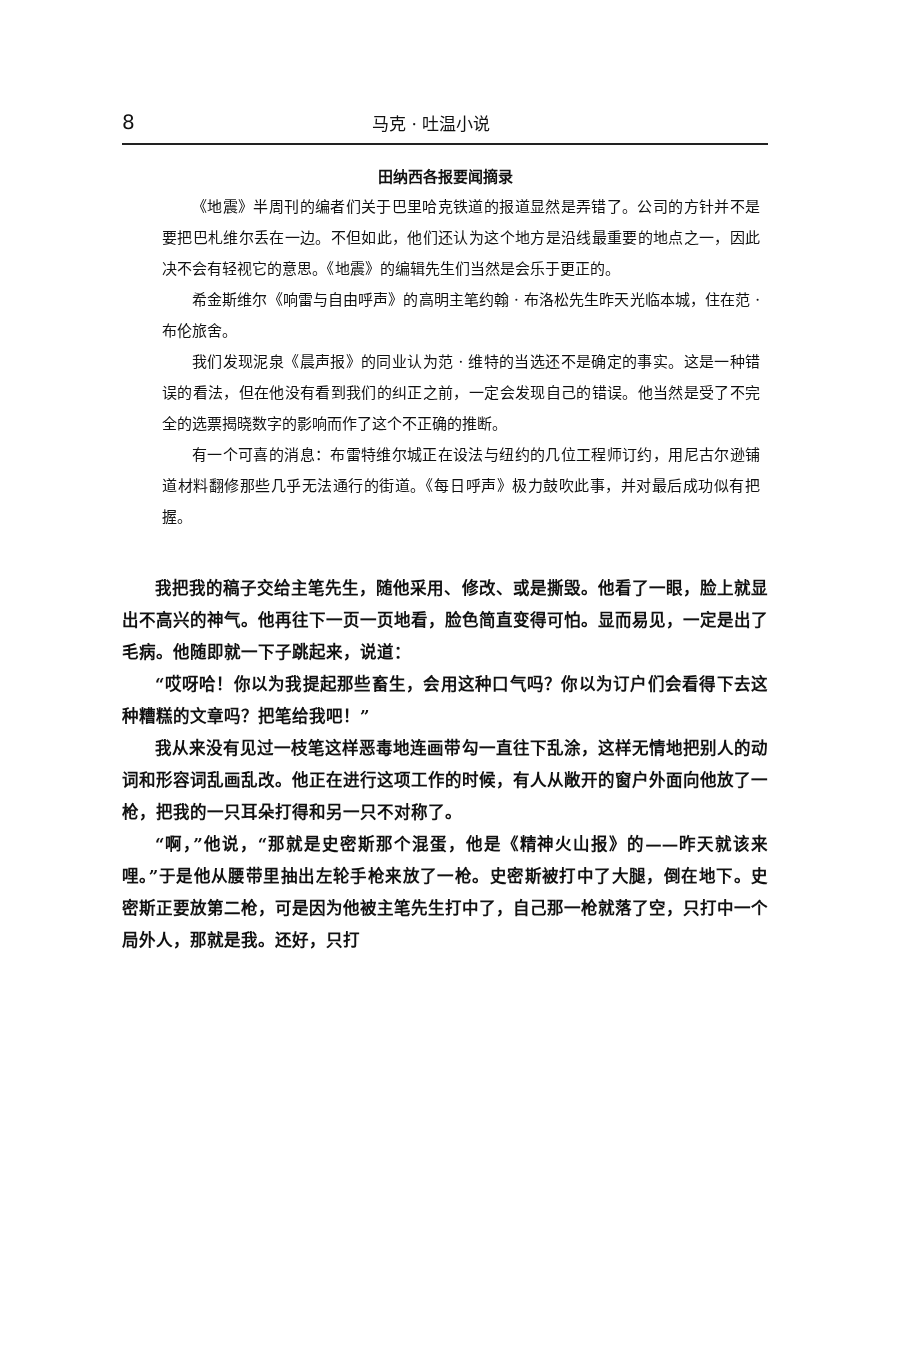8 马克 · 吐温小说
田纳西各报要闻摘录
《地震》半周刊的编者们关于巴里哈克铁道的报道显然是弄错了。公司的方针并不是要把巴札维尔丢在一边。不但如此，他们还认为这个地方是沿线最重要的地点之一，因此决不会有轻视它的意思。《地震》的编辑先生们当然是会乐于更正的。
希金斯维尔《响雷与自由呼声》的高明主笔约翰 · 布洛松先生昨天光临本城，住在范 · 布伦旅舍。
我们发现泥泉《晨声报》的同业认为范 · 维特的当选还不是确定的事实。这是一种错误的看法，但在他没有看到我们的纠正之前，一定会发现自己的错误。他当然是受了不完全的选票揭晓数字的影响而作了这个不正确的推断。
有一个可喜的消息：布雷特维尔城正在设法与纽约的几位工程师订约，用尼古尔逊铺道材料翻修那些几乎无法通行的街道。《每日呼声》极力鼓吹此事，并对最后成功似有把握。
我把我的稿子交给主笔先生，随他采用、修改、或是撕毁。他看了一眼，脸上就显出不高兴的神气。他再往下一页一页地看，脸色简直变得可怕。显而易见，一定是出了毛病。他随即就一下子跳起来，说道：
“哎呀哈！你以为我提起那些畜生，会用这种口气吗？你以为订户们会看得下去这种糟糕的文章吗？把笔给我吧！”
我从来没有见过一枝笔这样恶毒地连画带勾一直往下乱涂，这样无情地把别人的动词和形容词乱画乱改。他正在进行这项工作的时候，有人从敞开的窗户外面向他放了一枪，把我的一只耳朵打得和另一只不对称了。
“啊，”他说，“那就是史密斯那个混蛋，他是《精神火山报》的——昨天就该来哩。”于是他从腰带里抽出左轮手枪来放了一枪。史密斯被打中了大腿，倒在地下。史密斯正要放第二枪，可是因为他被主笔先生打中了，自己那一枪就落了空，只打中一个局外人，那就是我。还好，只打